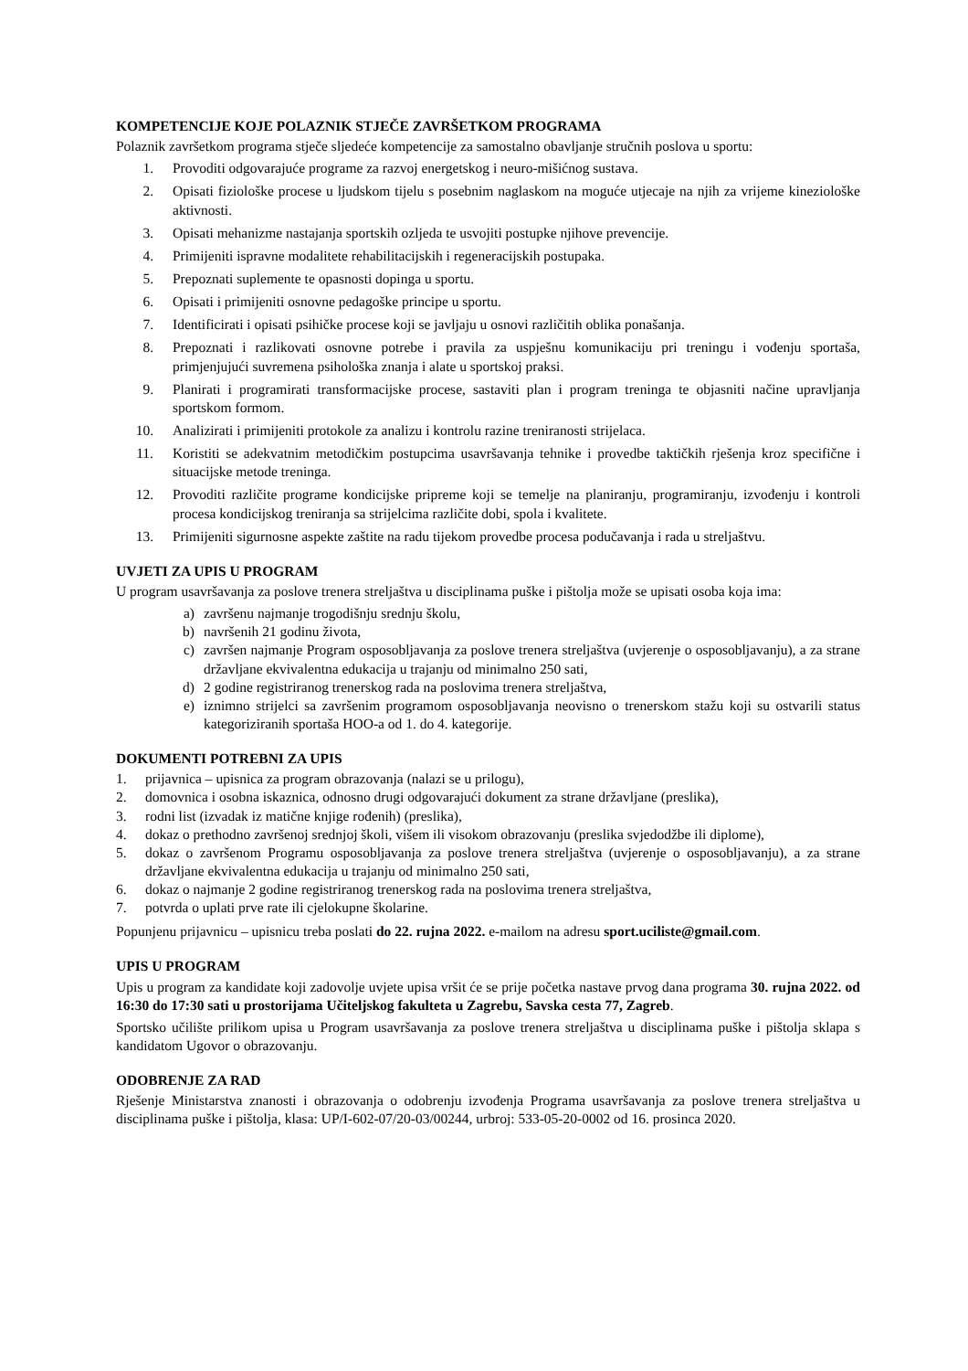KOMPETENCIJE KOJE POLAZNIK STJEČE ZAVRŠETKOM PROGRAMA
Polaznik završetkom programa stječe sljedeće kompetencije za samostalno obavljanje stručnih poslova u sportu:
1. Provoditi odgovarajuće programe za razvoj energetskog i neuro-mišićnog sustava.
2. Opisati fiziološke procese u ljudskom tijelu s posebnim naglaskom na moguće utjecaje na njih za vrijeme kineziološke aktivnosti.
3. Opisati mehanizme nastajanja sportskih ozljeda te usvojiti postupke njihove prevencije.
4. Primijeniti ispravne modalitete rehabilitacijskih i regeneracijskih postupaka.
5. Prepoznati suplemente te opasnosti dopinga u sportu.
6. Opisati i primijeniti osnovne pedagoške principe u sportu.
7. Identificirati i opisati psihičke procese koji se javljaju u osnovi različitih oblika ponašanja.
8. Prepoznati i razlikovati osnovne potrebe i pravila za uspješnu komunikaciju pri treningu i vođenju sportaša, primjenjujući suvremena psihološka znanja i alate u sportskoj praksi.
9. Planirati i programirati transformacijske procese, sastaviti plan i program treninga te objasniti načine upravljanja sportskom formom.
10. Analizirati i primijeniti protokole za analizu i kontrolu razine treniranosti strijelaca.
11. Koristiti se adekvatnim metodičkim postupcima usavršavanja tehnike i provedbe taktičkih rješenja kroz specifične i situacijske metode treninga.
12. Provoditi različite programe kondicijske pripreme koji se temelje na planiranju, programiranju, izvođenju i kontroli procesa kondicijskog treniranja sa strijelcima različite dobi, spola i kvalitete.
13. Primijeniti sigurnosne aspekte zaštite na radu tijekom provedbe procesa podučavanja i rada u streljaštvu.
UVJETI ZA UPIS U PROGRAM
U program usavršavanja za poslove trenera streljaštva u disciplinama puške i pištolja može se upisati osoba koja ima:
a) završenu najmanje trogodišnju srednju školu,
b) navršenih 21 godinu života,
c) završen najmanje Program osposobljavanja za poslove trenera streljaštva (uvjerenje o osposobljavanju), a za strane državljane ekvivalentna edukacija u trajanju od minimalno 250 sati,
d) 2 godine registriranog trenerskog rada na poslovima trenera streljaštva,
e) iznimno strijelci sa završenim programom osposobljavanja neovisno o trenerskom stažu koji su ostvarili status kategoriziranih sportaša HOO-a od 1. do 4. kategorije.
DOKUMENTI POTREBNI ZA UPIS
1. prijavnica – upisnica za program obrazovanja (nalazi se u prilogu),
2. domovnica i osobna iskaznica, odnosno drugi odgovarajući dokument za strane državljane (preslika),
3. rodni list (izvadak iz matične knjige rođenih) (preslika),
4. dokaz o prethodno završenoj srednjoj školi, višem ili visokom obrazovanju (preslika svjedodžbe ili diplome),
5. dokaz o završenom Programu osposobljavanja za poslove trenera streljaštva (uvjerenje o osposobljavanju), a za strane državljane ekvivalentna edukacija u trajanju od minimalno 250 sati,
6. dokaz o najmanje 2 godine registriranog trenerskog rada na poslovima trenera streljaštva,
7. potvrda o uplati prve rate ili cjelokupne školarine.
Popunjenu prijavnicu – upisnicu treba poslati do 22. rujna 2022. e-mailom na adresu sport.uciliste@gmail.com.
UPIS U PROGRAM
Upis u program za kandidate koji zadovolje uvjete upisa vršit će se prije početka nastave prvog dana programa 30. rujna 2022. od 16:30 do 17:30 sati u prostorijama Učiteljskog fakulteta u Zagrebu, Savska cesta 77, Zagreb.
Sportsko učilište prilikom upisa u Program usavršavanja za poslove trenera streljaštva u disciplinama puške i pištolja sklapa s kandidatom Ugovor o obrazovanju.
ODOBRENJE ZA RAD
Rješenje Ministarstva znanosti i obrazovanja o odobrenju izvođenja Programa usavršavanja za poslove trenera streljaštva u disciplinama puške i pištolja, klasa: UP/I-602-07/20-03/00244, urbroj: 533-05-20-0002 od 16. prosinca 2020.